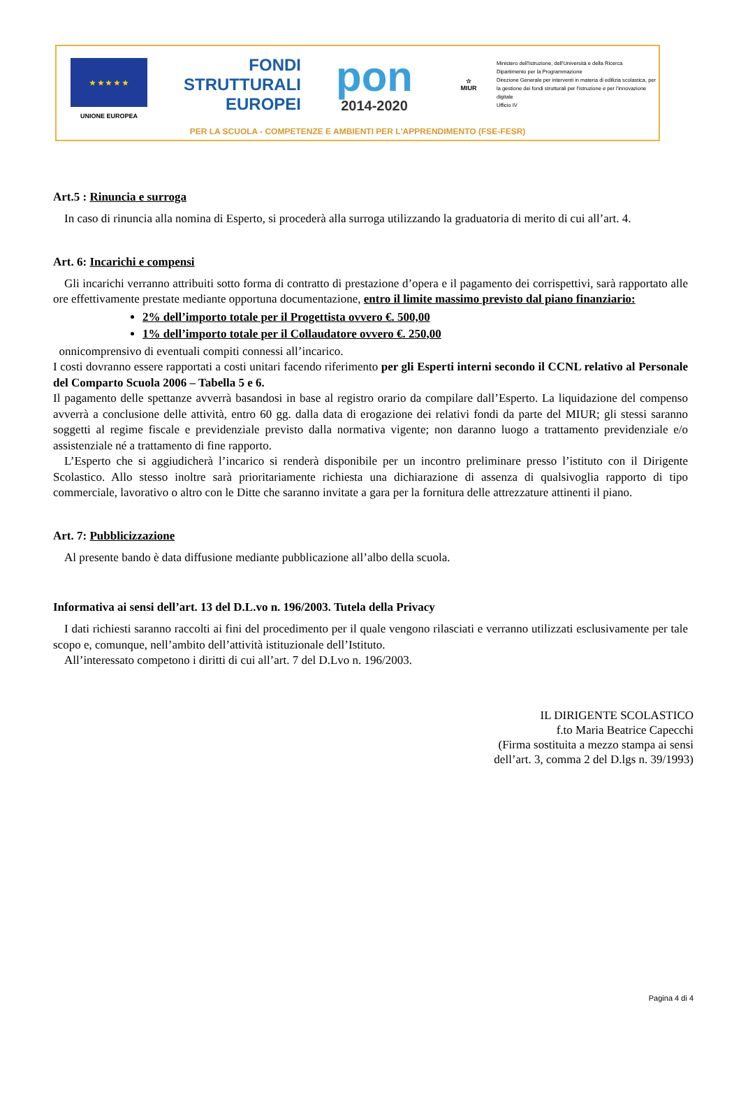★ ★ ★ ★ ★
UNIONE EUROPEA
FONDI
STRUTTURALI
EUROPEI
pon
2014-2020
☆
MIUR
Ministero dell'Istruzione, dell'Università e della Ricerca
Dipartimento per la Programmazione
Direzione Generale per interventi in materia di edilizia scolastica, per la gestione dei fondi strutturali per l'istruzione e per l'innovazione digitale
Ufficio IV
PER LA SCUOLA - COMPETENZE E AMBIENTI PER L'APPRENDIMENTO (FSE-FESR)
Art.5 : Rinuncia e surroga
In caso di rinuncia alla nomina di Esperto, si procederà alla surroga utilizzando la graduatoria di merito di cui all’art. 4.
Art. 6: Incarichi e compensi
Gli incarichi verranno attribuiti sotto forma di contratto di prestazione d’opera e il pagamento dei corrispettivi, sarà rapportato alle ore effettivamente prestate mediante opportuna documentazione, entro il limite massimo previsto dal piano finanziario:
2% dell’importo totale per il Progettista ovvero €. 500,00
1% dell’importo totale per il Collaudatore ovvero €. 250,00
onnicomprensivo di eventuali compiti connessi all’incarico.
I costi dovranno essere rapportati a costi unitari facendo riferimento per gli Esperti interni secondo il CCNL relativo al Personale del Comparto Scuola 2006 – Tabella 5 e 6.
Il pagamento delle spettanze avverrà basandosi in base al registro orario da compilare dall’Esperto. La liquidazione del compenso avverrà a conclusione delle attività, entro 60 gg. dalla data di erogazione dei relativi fondi da parte del MIUR; gli stessi saranno soggetti al regime fiscale e previdenziale previsto dalla normativa vigente; non daranno luogo a trattamento previdenziale e/o assistenziale né a trattamento di fine rapporto.
L’Esperto che si aggiudicherà l’incarico si renderà disponibile per un incontro preliminare presso l’istituto con il Dirigente Scolastico. Allo stesso inoltre sarà prioritariamente richiesta una dichiarazione di assenza di qualsivoglia rapporto di tipo commerciale, lavorativo o altro con le Ditte che saranno invitate a gara per la fornitura delle attrezzature attinenti il piano.
Art. 7: Pubblicizzazione
Al presente bando è data diffusione mediante pubblicazione all’albo della scuola.
Informativa ai sensi dell’art. 13 del D.L.vo n. 196/2003. Tutela della Privacy
I dati richiesti saranno raccolti ai fini del procedimento per il quale vengono rilasciati e verranno utilizzati esclusivamente per tale scopo e, comunque, nell’ambito dell’attività istituzionale dell’Istituto.
All’interessato competono i diritti di cui all’art. 7 del D.Lvo n. 196/2003.
IL DIRIGENTE SCOLASTICO
f.to Maria Beatrice Capecchi
(Firma sostituita a mezzo stampa ai sensi
dell’art. 3, comma 2 del D.lgs n. 39/1993)
Pagina 4 di 4